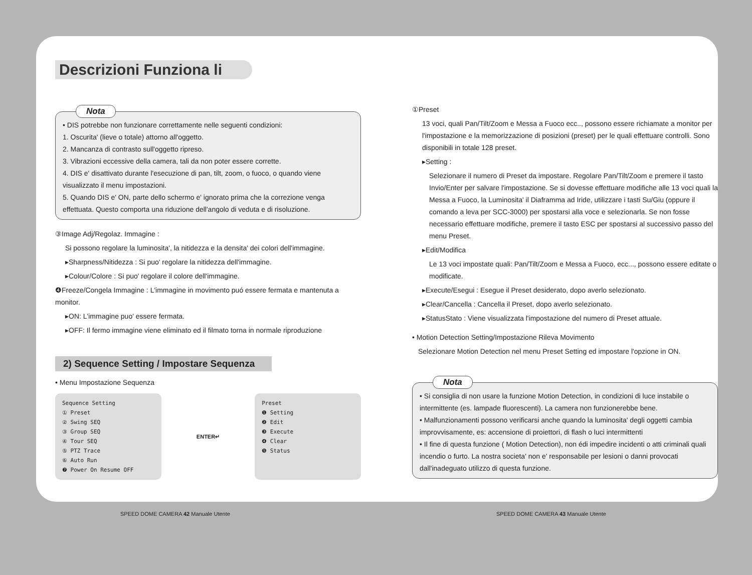Descrizioni Funziona li
Nota
• DIS potrebbe non funzionare correttamente nelle seguenti condizioni:
1. Oscurita' (lieve o totale) attorno all'oggetto.
2. Mancanza di contrasto sull'oggetto ripreso.
3. Vibrazioni eccessive della camera, tali da non poter essere corrette.
4. DIS e' disattivato durante l'esecuzione di pan, tilt, zoom, o fuoco, o quando viene visualizzato il menu impostazioni.
5. Quando DIS e' ON, parte dello schermo e' ignorato prima che la correzione venga effettuata. Questo comporta una riduzione dell'angolo di veduta e di risoluzione.
③Image Adj/Regolaz. Immagine :
Si possono regolare la luminosita', la nitidezza e la densita' dei colori dell'immagine.
▸Sharpness/Nitidezza : Si puo' regolare la nitidezza dell'immagine.
▸Colour/Colore : Si puo' regolare il colore dell'immagine.
❹Freeze/Congela Immagine : L'immagine in movimento puó essere fermata e mantenuta a monitor.
▸ON: L'immagine puo' essere fermata.
▸OFF: Il fermo immagine viene eliminato ed il filmato torna in normale riproduzione
2) Sequence Setting / Impostare Sequenza
• Menu Impostazione Sequenza
Sequence Setting
① Preset
② Swing SEQ
③ Group SEQ
④ Tour SEQ
⑤ PTZ Trace
⑥ Auto Run
❼ Power On Resume OFF
ENTER↵
Preset
❶ Setting
❷ Edit
❸ Execute
❹ Clear
❺ Status
①Preset
13 voci, quali Pan/Tilt/Zoom e Messa a Fuoco ecc.., possono essere richiamate a monitor per l'impostazione e la memorizzazione di posizioni (preset) per le quali effettuare controlli. Sono disponibili in totale 128 preset.
▸Setting :
Selezionare il numero di Preset da impostare. Regolare Pan/Tilt/Zoom e premere il tasto Invio/Enter per salvare l'impostazione. Se si dovesse effettuare modifiche alle 13 voci quali la Messa a Fuoco, la Luminosita' il Diaframma ad Iride, utilizzare i tasti Su/Giu (oppure il comando a leva per SCC-3000) per spostarsi alla voce e selezionarla. Se non fosse necessario effettuare modifiche, premere il tasto ESC per spostarsi al successivo passo del menu Preset.
▸Edit/Modifica
Le 13 voci impostate quali: Pan/Tilt/Zoom e Messa a Fuoco, ecc..., possono essere editate o modificate.
▸Execute/Esegui : Esegue il Preset desiderato, dopo averlo selezionato.
▸Clear/Cancella : Cancella il Preset, dopo averlo selezionato.
▸StatusStato : Viene visualizzata l'impostazione del numero di Preset attuale.
• Motion Detection Setting/Impostazione Rileva Movimento
Selezionare Motion Detection nel menu Preset Setting ed impostare l'opzione in ON.
Nota
• Si consiglia di non usare la funzione Motion Detection, in condizioni di luce instabile o intermittente (es. lampade fluorescenti). La camera non funzionerebbe bene.
• Malfunzionamenti possono verificarsi anche quando la luminosita' degli oggetti cambia improvvisamente, es: accensione di proiettori, di flash o luci intermittenti
• Il fine di questa funzione ( Motion Detection), non édi impedire incidenti o atti criminali quali incendio o furto. La nostra societa' non e' responsabile per lesioni o danni provocati dall'inadeguato utilizzo di questa funzione.
SPEED DOME CAMERA 42 Manuale Utente
SPEED DOME CAMERA 43 Manuale Utente